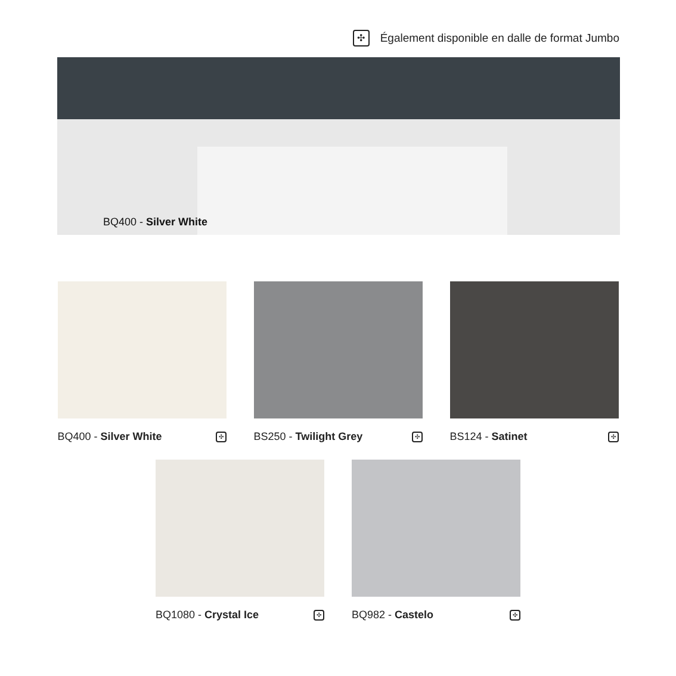✣ Également disponible en dalle de format Jumbo
BQ400 - Silver White
BQ400 - Silver White ✣
BS250 - Twilight Grey ✣
BS124 - Satinet ✣
BQ1080 - Crystal Ice ✣
BQ982 - Castelo ✣